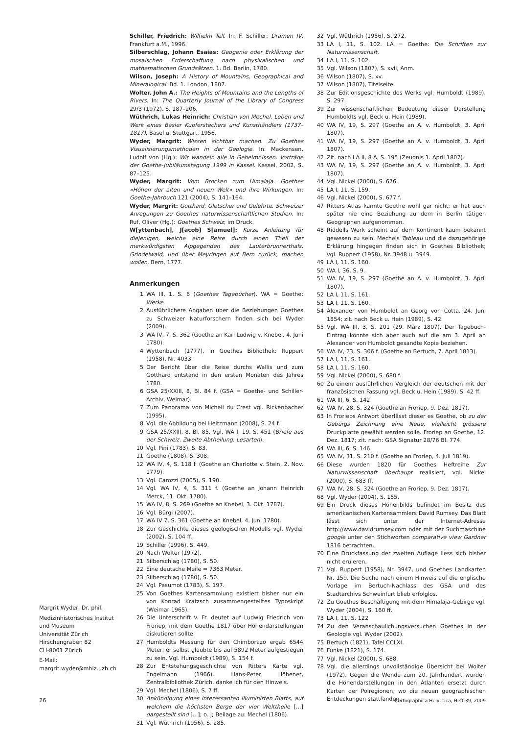Schiller, Friedrich: Wilhelm Tell. In: F. Schiller: Dramen IV. Frankfurt a.M., 1996.
Silberschlag, Johann Esaias: Geogenie oder Erklärung der mosaischen Erderschaffung nach physikalischen und mathematischen Grundsätzen. 1. Bd. Berlin, 1780.
Wilson, Joseph: A History of Mountains, Geographical and Mineralogical. Bd. 1. London, 1807.
Wolter, John A.: The Heights of Mountains and the Lengths of Rivers. In: The Quarterly Journal of the Library of Congress 29/3 (1972), S. 187–206.
Wüthrich, Lukas Heinrich: Christian von Mechel. Leben und Werk eines Basler Kupferstechers und Kunsthändlers (1737–1817). Basel u. Stuttgart, 1956.
Wyder, Margrit: Wissen sichtbar machen. Zu Goethes Visualisierungsmethoden in der Geologie. In: Mackensen, Ludolf von (Hg.): Wir wandeln alle in Geheimnissen. Vorträge der Goethe-Jubiläumstagung 1999 in Kassel. Kassel, 2002, S. 87–125.
Wyder, Margrit: Vom Brocken zum Himalaja. Goethes «Höhen der alten und neuen Welt» und ihre Wirkungen. In: Goethe-Jahrbuch 121 (2004), S. 141–164.
Wyder, Margrit: Gotthard, Gletscher und Gelehrte. Schweizer Anregungen zu Goethes naturwissenschaftlichen Studien. In: Ruf, Oliver (Hg.): Goethes Schweiz; im Druck.
W[yttenbach], J[acob] S[amuel]: Kurze Anleitung für diejenigen, welche eine Reise durch einen Theil der merkwürdigsten Alpgegenden des Lauterbrunnerthals, Grindelwald, und über Meyringen auf Bern zurück, machen wollen. Bern, 1777.
Anmerkungen
1 WA III, 1, S. 6 (Goethes Tagebücher). WA = Goethe: Werke.
2 Ausführlichere Angaben über die Beziehungen Goethes zu Schweizer Naturforschern finden sich bei Wyder (2009).
3 WA IV, 7, S. 362 (Goethe an Karl Ludwig v. Knebel, 4. Juni 1780).
4 Wyttenbach (1777), in Goethes Bibliothek: Ruppert (1958), Nr. 4033.
5 Der Bericht über die Reise durchs Wallis und zum Gotthard entstand in den ersten Monaten des Jahres 1780.
6 GSA 25/XXIII, 8, Bl. 84 f. (GSA = Goethe- und Schiller-Archiv, Weimar).
7 Zum Panorama von Micheli du Crest vgl. Rickenbacher (1995).
8 Vgl. die Abbildung bei Heitzmann (2008), S. 24 f.
9 GSA 25/XXIII, 8, Bl. 85. Vgl. WA I, 19, S. 451 (Briefe aus der Schweiz. Zweite Abtheilung. Lesarten).
10 Vgl. Pini (1783), S. 83.
11 Goethe (1808), S. 308.
12 WA IV, 4, S. 118 f. (Goethe an Charlotte v. Stein, 2. Nov. 1779).
13 Vgl. Carozzi (2005), S. 190.
14 Vgl. WA IV, 4, S. 311 f. (Goethe an Johann Heinrich Merck, 11. Okt. 1780).
15 WA IV, 8, S. 269 (Goethe an Knebel, 3. Okt. 1787).
16 Vgl. Bürgi (2007).
17 WA IV 7, S. 361 (Goethe an Knebel, 4. Juni 1780).
18 Zur Geschichte dieses geologischen Modells vgl. Wyder (2002), S. 104 ff.
19 Schiller (1996), S. 449.
20 Nach Wolter (1972).
21 Silberschlag (1780), S. 50.
22 Eine deutsche Meile = 7363 Meter.
23 Silberschlag (1780), S. 50.
24 Vgl. Pasumot (1783), S. 197.
25 Von Goethes Kartensammlung existiert bisher nur ein von Konrad Kratzsch zusammengestelltes Typoskript (Weimar 1965).
26 Die Unterschrift v. Fr. deutet auf Ludwig Friedrich von Froriep, mit dem Goethe 1817 über Höhendarstellungen diskutieren sollte.
27 Humboldts Messung für den Chimborazo ergab 6544 Meter; er selbst glaubte bis auf 5892 Meter aufgestiegen zu sein. Vgl. Humboldt (1989), S. 154 f.
28 Zur Entstehungsgeschichte von Ritters Karte vgl. Engelmann (1966). Hans-Peter Höhener, Zentralbibliothek Zürich, danke ich für den Hinweis.
29 Vgl. Mechel (1806), S. 7 ff.
30 Ankündigung eines interessanten illuminirten Blatts, auf welchem die höchsten Berge der vier Welttheile [...] dargestellt sind [...]; o. J; Beilage zu: Mechel (1806).
31 Vgl. Wüthrich (1956), S. 285.
32 Vgl. Wüthrich (1956), S. 272.
33 LA I, 11, S. 102. LA = Goethe: Die Schriften zur Naturwissenschaft.
34 LA I, 11, S. 102.
35 Vgl. Wilson (1807), S. xvii, Anm.
36 Wilson (1807), S. xv.
37 Wilson (1807), Titelseite.
38 Zur Editionsgeschichte des Werks vgl. Humboldt (1989), S. 297.
39 Zur wissenschaftlichen Bedeutung dieser Darstellung Humboldts vgl. Beck u. Hein (1989).
40 WA IV, 19, S. 297 (Goethe an A. v. Humboldt, 3. April 1807).
41 WA IV, 19, S. 297 (Goethe an A. v. Humboldt, 3. April 1807).
42 Zit. nach LA II, 8 A, S. 195 (Zeugnis 1. April 1807).
43 WA IV, 19, S. 297 (Goethe an A. v. Humboldt, 3. April 1807).
44 Vgl. Nickel (2000), S. 676.
45 LA I, 11, S. 159.
46 Vgl. Nickel (2000), S. 677 f.
47 Ritters Atlas kannte Goethe wohl gar nicht; er hat auch später nie eine Beziehung zu dem in Berlin tätigen Geographen aufgenommen.
48 Riddells Werk scheint auf dem Kontinent kaum bekannt gewesen zu sein. Mechels Tableau und die dazugehörige Erklärung hingegen finden sich in Goethes Bibliothek; vgl. Ruppert (1958), Nr. 3948 u. 3949.
49 LA I, 11, S. 160.
50 WA I, 36, S. 9.
51 WA IV, 19, S. 297 (Goethe an A. v. Humboldt, 3. April 1807).
52 LA I, 11, S. 161.
53 LA I, 11, S. 160.
54 Alexander von Humboldt an Georg von Cotta, 24. Juni 1854; zit. nach Beck u. Hein (1989), S. 42.
55 Vgl. WA III, 3, S. 201 (29. März 1807). Der Tagebuch-Eintrag könnte sich aber auch auf die am 3. April an Alexander von Humboldt gesandte Kopie beziehen.
56 WA IV, 23, S. 306 f. (Goethe an Bertuch, 7. April 1813).
57 LA I, 11, S. 161.
58 LA I, 11, S. 160.
59 Vgl. Nickel (2000), S. 680 f.
60 Zu einem ausführlichen Vergleich der deutschen mit der französischen Fassung vgl. Beck u. Hein (1989), S. 42 ff.
61 WA III, 6, S. 142.
62 WA IV, 28, S. 324 (Goethe an Froriep, 9. Dez. 1817).
63 In Frorieps Antwort überlässt dieser es Goethe, ob zu der Gebürgs Zeichnung eine Neue, vielleicht grössere Druckplatte gewählt werden solle. Froriep an Goethe, 12. Dez. 1817; zit. nach: GSA Signatur 28/76 Bl. 774.
64 WA III, 6, S. 146.
65 WA IV, 31, S. 210 f. (Goethe an Froriep, 4. Juli 1819).
66 Diese wurden 1820 für Goethes Heftreihe Zur Naturwissenschaft überhaupt realisiert, vgl. Nickel (2000), S. 683 ff.
67 WA IV, 28, S. 324 (Goethe an Froriep, 9. Dez. 1817).
68 Vgl. Wyder (2004), S. 155.
69 Ein Druck dieses Höhenbilds befindet im Besitz des amerikanischen Kartensammlers David Rumsey. Das Blatt lässt sich unter der Internet-Adresse http://www.davidrumsey.com oder mit der Suchmaschine google unter den Stichworten comparative view Gardner 1816 betrachten.
70 Eine Druckfassung der zweiten Auflage liess sich bisher nicht eruieren.
71 Vgl. Ruppert (1958), Nr. 3947, und Goethes Landkarten Nr. 159. Die Suche nach einem Hinweis auf die englische Vorlage im Bertuch-Nachlass des GSA und des Stadtarchivs Schweinfurt blieb erfolglos.
72 Zu Goethes Beschäftigung mit dem Himalaja-Gebirge vgl. Wyder (2004), S. 160 ff.
73 LA I, 11, S. 122
74 Zu den Veranschaulichungsversuchen Goethes in der Geologie vgl. Wyder (2002).
75 Bertuch (1821), Tafel CCLXI.
76 Funke (1821), S. 174.
77 Vgl. Nickel (2000), S. 688.
78 Vgl. die allerdings unvollständige Übersicht bei Wolter (1972). Gegen die Wende zum 20. Jahrhundert wurden die Höhendarstellungen in den Atlanten ersetzt durch Karten der Polregionen, wo die neuen geographischen Entdeckungen stattfanden.
Margrit Wyder, Dr. phil.
Medizinhistorisches Institut und Museum
Universität Zürich
Hirschengraben 82
CH-8001 Zürich
E-Mail:
margrit.wyder@mhiz.uzh.ch
26 Cartographica Helvetica, Heft 39, 2009